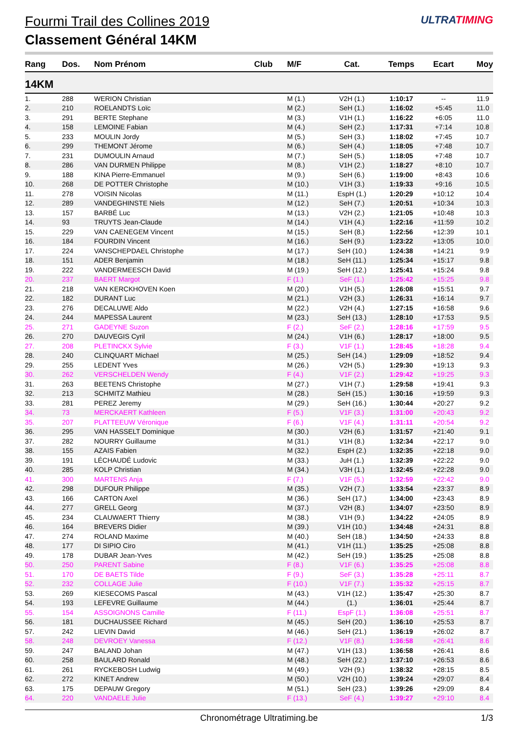Fourmi Trail des Collines 2019
Classement Général 14KM
ULTRATIMING
| Rang | Dos. | Nom Prénom | Club | M/F | Cat. | Temps | Ecart | Moy |
| --- | --- | --- | --- | --- | --- | --- | --- | --- |
| 14KM | | | | | | | | |
| 1. | 288 | WERION Christian | | M (1.) | V2H (1.) | 1:10:17 | -- | 11.9 |
| 2. | 210 | ROELANDTS Loïc | | M (2.) | SeH (1.) | 1:16:02 | +5:45 | 11.0 |
| 3. | 291 | BERTE Stephane | | M (3.) | V1H (1.) | 1:16:22 | +6:05 | 11.0 |
| 4. | 158 | LEMOINE Fabian | | M (4.) | SeH (2.) | 1:17:31 | +7:14 | 10.8 |
| 5. | 233 | MOULIN Jordy | | M (5.) | SeH (3.) | 1:18:02 | +7:45 | 10.7 |
| 6. | 299 | THEMONT Jérome | | M (6.) | SeH (4.) | 1:18:05 | +7:48 | 10.7 |
| 7. | 231 | DUMOULIN Arnaud | | M (7.) | SeH (5.) | 1:18:05 | +7:48 | 10.7 |
| 8. | 286 | VAN DURMEN Philippe | | M (8.) | V1H (2.) | 1:18:27 | +8:10 | 10.7 |
| 9. | 188 | KINA Pierre-Emmanuel | | M (9.) | SeH (6.) | 1:19:00 | +8:43 | 10.6 |
| 10. | 268 | DE POTTER Christophe | | M (10.) | V1H (3.) | 1:19:33 | +9:16 | 10.5 |
| 11. | 278 | VOISIN Nicolas | | M (11.) | EspH (1.) | 1:20:29 | +10:12 | 10.4 |
| 12. | 289 | VANDEGHINSTE Niels | | M (12.) | SeH (7.) | 1:20:51 | +10:34 | 10.3 |
| 13. | 157 | BARBÉ Luc | | M (13.) | V2H (2.) | 1:21:05 | +10:48 | 10.3 |
| 14. | 93 | TRUYTS Jean-Claude | | M (14.) | V1H (4.) | 1:22:16 | +11:59 | 10.2 |
| 15. | 229 | VAN CAENEGEM Vincent | | M (15.) | SeH (8.) | 1:22:56 | +12:39 | 10.1 |
| 16. | 184 | FOURDIN Vincent | | M (16.) | SeH (9.) | 1:23:22 | +13:05 | 10.0 |
| 17. | 224 | VANSCHEPDAEL Christophe | | M (17.) | SeH (10.) | 1:24:38 | +14:21 | 9.9 |
| 18. | 151 | ADER Benjamin | | M (18.) | SeH (11.) | 1:25:34 | +15:17 | 9.8 |
| 19. | 222 | VANDERMEESCH David | | M (19.) | SeH (12.) | 1:25:41 | +15:24 | 9.8 |
| 20. | 237 | BAERT Margot | | F (1.) | SeF (1.) | 1:25:42 | +15:25 | 9.8 |
| 21. | 218 | VAN KERCKHOVEN Koen | | M (20.) | V1H (5.) | 1:26:08 | +15:51 | 9.7 |
| 22. | 182 | DURANT Luc | | M (21.) | V2H (3.) | 1:26:31 | +16:14 | 9.7 |
| 23. | 276 | DECALUWE Aldo | | M (22.) | V2H (4.) | 1:27:15 | +16:58 | 9.6 |
| 24. | 244 | MAPESSA Laurent | | M (23.) | SeH (13.) | 1:28:10 | +17:53 | 9.5 |
| 25. | 271 | GADEYNE Suzon | | F (2.) | SeF (2.) | 1:28:16 | +17:59 | 9.5 |
| 26. | 270 | DAUVEGIS Cyril | | M (24.) | V1H (6.) | 1:28:17 | +18:00 | 9.5 |
| 27. | 208 | PLETINCKX Sylvie | | F (3.) | V1F (1.) | 1:28:45 | +18:28 | 9.4 |
| 28. | 240 | CLINQUART Michael | | M (25.) | SeH (14.) | 1:29:09 | +18:52 | 9.4 |
| 29. | 255 | LEDENT Yves | | M (26.) | V2H (5.) | 1:29:30 | +19:13 | 9.3 |
| 30. | 262 | VERSCHELDEN Wendy | | F (4.) | V1F (2.) | 1:29:42 | +19:25 | 9.3 |
| 31. | 263 | BEETENS Christophe | | M (27.) | V1H (7.) | 1:29:58 | +19:41 | 9.3 |
| 32. | 213 | SCHMITZ Mathieu | | M (28.) | SeH (15.) | 1:30:16 | +19:59 | 9.3 |
| 33. | 281 | PEREZ Jeremy | | M (29.) | SeH (16.) | 1:30:44 | +20:27 | 9.2 |
| 34. | 73 | MERCKAERT Kathleen | | F (5.) | V1F (3.) | 1:31:00 | +20:43 | 9.2 |
| 35. | 207 | PLATTEEUW Véronique | | F (6.) | V1F (4.) | 1:31:11 | +20:54 | 9.2 |
| 36. | 295 | VAN HASSELT Dominique | | M (30.) | V2H (6.) | 1:31:57 | +21:40 | 9.1 |
| 37. | 282 | NOURRY Guillaume | | M (31.) | V1H (8.) | 1:32:34 | +22:17 | 9.0 |
| 38. | 155 | AZAIS Fabien | | M (32.) | EspH (2.) | 1:32:35 | +22:18 | 9.0 |
| 39. | 191 | LÉCHAUDÉ Ludovic | | M (33.) | JuH (1.) | 1:32:39 | +22:22 | 9.0 |
| 40. | 285 | KOLP Christian | | M (34.) | V3H (1.) | 1:32:45 | +22:28 | 9.0 |
| 41. | 300 | MARTENS Anja | | F (7.) | V1F (5.) | 1:32:59 | +22:42 | 9.0 |
| 42. | 298 | DUFOUR Philippe | | M (35.) | V2H (7.) | 1:33:54 | +23:37 | 8.9 |
| 43. | 166 | CARTON Axel | | M (36.) | SeH (17.) | 1:34:00 | +23:43 | 8.9 |
| 44. | 277 | GRELL Georg | | M (37.) | V2H (8.) | 1:34:07 | +23:50 | 8.9 |
| 45. | 234 | CLAUWAERT Thierry | | M (38.) | V1H (9.) | 1:34:22 | +24:05 | 8.9 |
| 46. | 164 | BREVERS Didier | | M (39.) | V1H (10.) | 1:34:48 | +24:31 | 8.8 |
| 47. | 274 | ROLAND Maxime | | M (40.) | SeH (18.) | 1:34:50 | +24:33 | 8.8 |
| 48. | 177 | DI SIPIO Ciro | | M (41.) | V1H (11.) | 1:35:25 | +25:08 | 8.8 |
| 49. | 178 | DUBAR Jean-Yves | | M (42.) | SeH (19.) | 1:35:25 | +25:08 | 8.8 |
| 50. | 250 | PARENT Sabine | | F (8.) | V1F (6.) | 1:35:25 | +25:08 | 8.8 |
| 51. | 170 | DE BAETS Tilde | | F (9.) | SeF (3.) | 1:35:28 | +25:11 | 8.7 |
| 52. | 232 | COLLAGE Julie | | F (10.) | V1F (7.) | 1:35:32 | +25:15 | 8.7 |
| 53. | 269 | KIESECOMS Pascal | | M (43.) | V1H (12.) | 1:35:47 | +25:30 | 8.7 |
| 54. | 193 | LEFEVRE Guillaume | | M (44.) | (1.) | 1:36:01 | +25:44 | 8.7 |
| 55. | 154 | ASSOIGNONS Camille | | F (11.) | EspF (1.) | 1:36:08 | +25:51 | 8.7 |
| 56. | 181 | DUCHAUSSEE Richard | | M (45.) | SeH (20.) | 1:36:10 | +25:53 | 8.7 |
| 57. | 242 | LIEVIN David | | M (46.) | SeH (21.) | 1:36:19 | +26:02 | 8.7 |
| 58. | 248 | DEVROEY Vanessa | | F (12.) | V1F (8.) | 1:36:58 | +26:41 | 8.6 |
| 59. | 247 | BALAND Johan | | M (47.) | V1H (13.) | 1:36:58 | +26:41 | 8.6 |
| 60. | 258 | BAULARD Ronald | | M (48.) | SeH (22.) | 1:37:10 | +26:53 | 8.6 |
| 61. | 261 | RYCKEBOSH Ludwig | | M (49.) | V2H (9.) | 1:38:32 | +28:15 | 8.5 |
| 62. | 272 | KINET Andrew | | M (50.) | V2H (10.) | 1:39:24 | +29:07 | 8.4 |
| 63. | 175 | DEPAUW Gregory | | M (51.) | SeH (23.) | 1:39:26 | +29:09 | 8.4 |
| 64. | 220 | VANDAELE Julie | | F (13.) | SeF (4.) | 1:39:27 | +29:10 | 8.4 |
Chronométrage Ultratiming.be 1/3